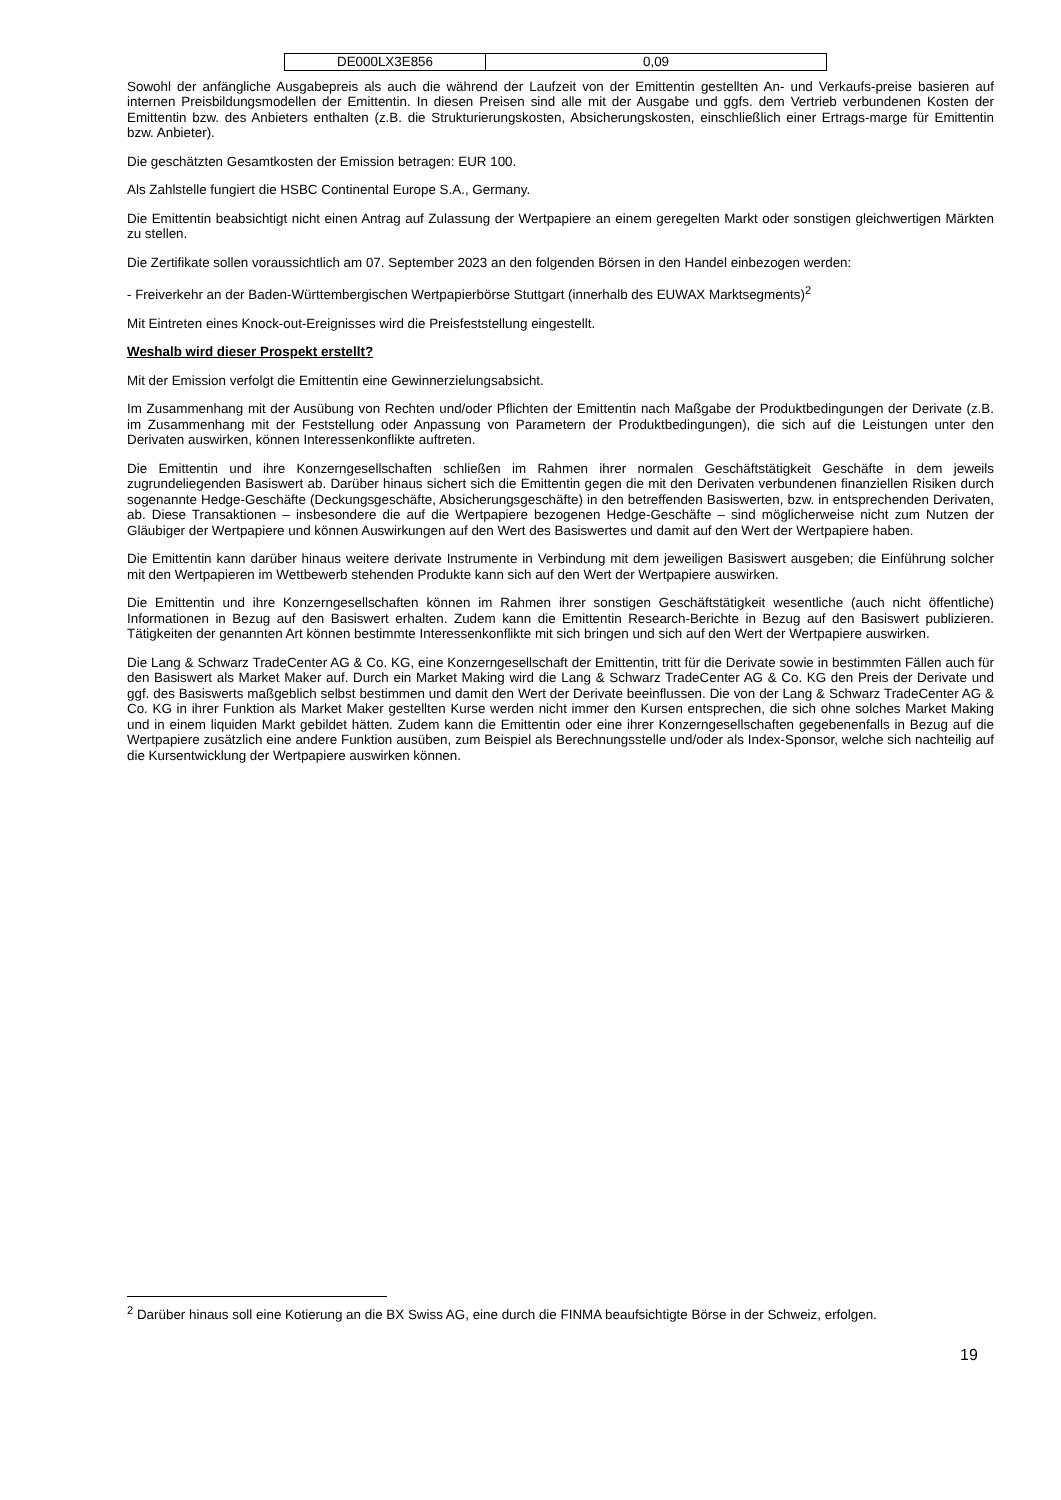| DE000LX3E856 | 0,09 |
Sowohl der anfängliche Ausgabepreis als auch die während der Laufzeit von der Emittentin gestellten An- und Verkaufs-preise basieren auf internen Preisbildungsmodellen der Emittentin. In diesen Preisen sind alle mit der Ausgabe und ggfs. dem Vertrieb verbundenen Kosten der Emittentin bzw. des Anbieters enthalten (z.B. die Strukturierungskosten, Absicherungskosten, einschließlich einer Ertrags-marge für Emittentin bzw. Anbieter).
Die geschätzten Gesamtkosten der Emission betragen: EUR 100.
Als Zahlstelle fungiert die HSBC Continental Europe S.A., Germany.
Die Emittentin beabsichtigt nicht einen Antrag auf Zulassung der Wertpapiere an einem geregelten Markt oder sonstigen gleichwertigen Märkten zu stellen.
Die Zertifikate sollen voraussichtlich am 07. September 2023 an den folgenden Börsen in den Handel einbezogen werden:
- Freiverkehr an der Baden-Württembergischen Wertpapierbörse Stuttgart (innerhalb des EUWAX Marktsegments)<sup>2</sup>
Mit Eintreten eines Knock-out-Ereignisses wird die Preisfeststellung eingestellt.
Weshalb wird dieser Prospekt erstellt?
Mit der Emission verfolgt die Emittentin eine Gewinnerzielungsabsicht.
Im Zusammenhang mit der Ausübung von Rechten und/oder Pflichten der Emittentin nach Maßgabe der Produktbedingungen der Derivate (z.B. im Zusammenhang mit der Feststellung oder Anpassung von Parametern der Produktbedingungen), die sich auf die Leistungen unter den Derivaten auswirken, können Interessenkonflikte auftreten.
Die Emittentin und ihre Konzerngesellschaften schließen im Rahmen ihrer normalen Geschäftstätigkeit Geschäfte in dem jeweils zugrundeliegenden Basiswert ab. Darüber hinaus sichert sich die Emittentin gegen die mit den Derivaten verbundenen finanziellen Risiken durch sogenannte Hedge-Geschäfte (Deckungsgeschäfte, Absicherungsgeschäfte) in den betreffenden Basiswerten, bzw. in entsprechenden Derivaten, ab. Diese Transaktionen – insbesondere die auf die Wertpapiere bezogenen Hedge-Geschäfte – sind möglicherweise nicht zum Nutzen der Gläubiger der Wertpapiere und können Auswirkungen auf den Wert des Basiswertes und damit auf den Wert der Wertpapiere haben.
Die Emittentin kann darüber hinaus weitere derivate Instrumente in Verbindung mit dem jeweiligen Basiswert ausgeben; die Einführung solcher mit den Wertpapieren im Wettbewerb stehenden Produkte kann sich auf den Wert der Wertpapiere auswirken.
Die Emittentin und ihre Konzerngesellschaften können im Rahmen ihrer sonstigen Geschäftstätigkeit wesentliche (auch nicht öffentliche) Informationen in Bezug auf den Basiswert erhalten. Zudem kann die Emittentin Research-Berichte in Bezug auf den Basiswert publizieren. Tätigkeiten der genannten Art können bestimmte Interessenkonflikte mit sich bringen und sich auf den Wert der Wertpapiere auswirken.
Die Lang & Schwarz TradeCenter AG & Co. KG, eine Konzerngesellschaft der Emittentin, tritt für die Derivate sowie in bestimmten Fällen auch für den Basiswert als Market Maker auf. Durch ein Market Making wird die Lang & Schwarz TradeCenter AG & Co. KG den Preis der Derivate und ggf. des Basiswerts maßgeblich selbst bestimmen und damit den Wert der Derivate beeinflussen. Die von der Lang & Schwarz TradeCenter AG & Co. KG in ihrer Funktion als Market Maker gestellten Kurse werden nicht immer den Kursen entsprechen, die sich ohne solches Market Making und in einem liquiden Markt gebildet hätten. Zudem kann die Emittentin oder eine ihrer Konzerngesellschaften gegebenenfalls in Bezug auf die Wertpapiere zusätzlich eine andere Funktion ausüben, zum Beispiel als Berechnungsstelle und/oder als Index-Sponsor, welche sich nachteilig auf die Kursentwicklung der Wertpapiere auswirken können.
<sup>2</sup> Darüber hinaus soll eine Kotierung an die BX Swiss AG, eine durch die FINMA beaufsichtigte Börse in der Schweiz, erfolgen.
19